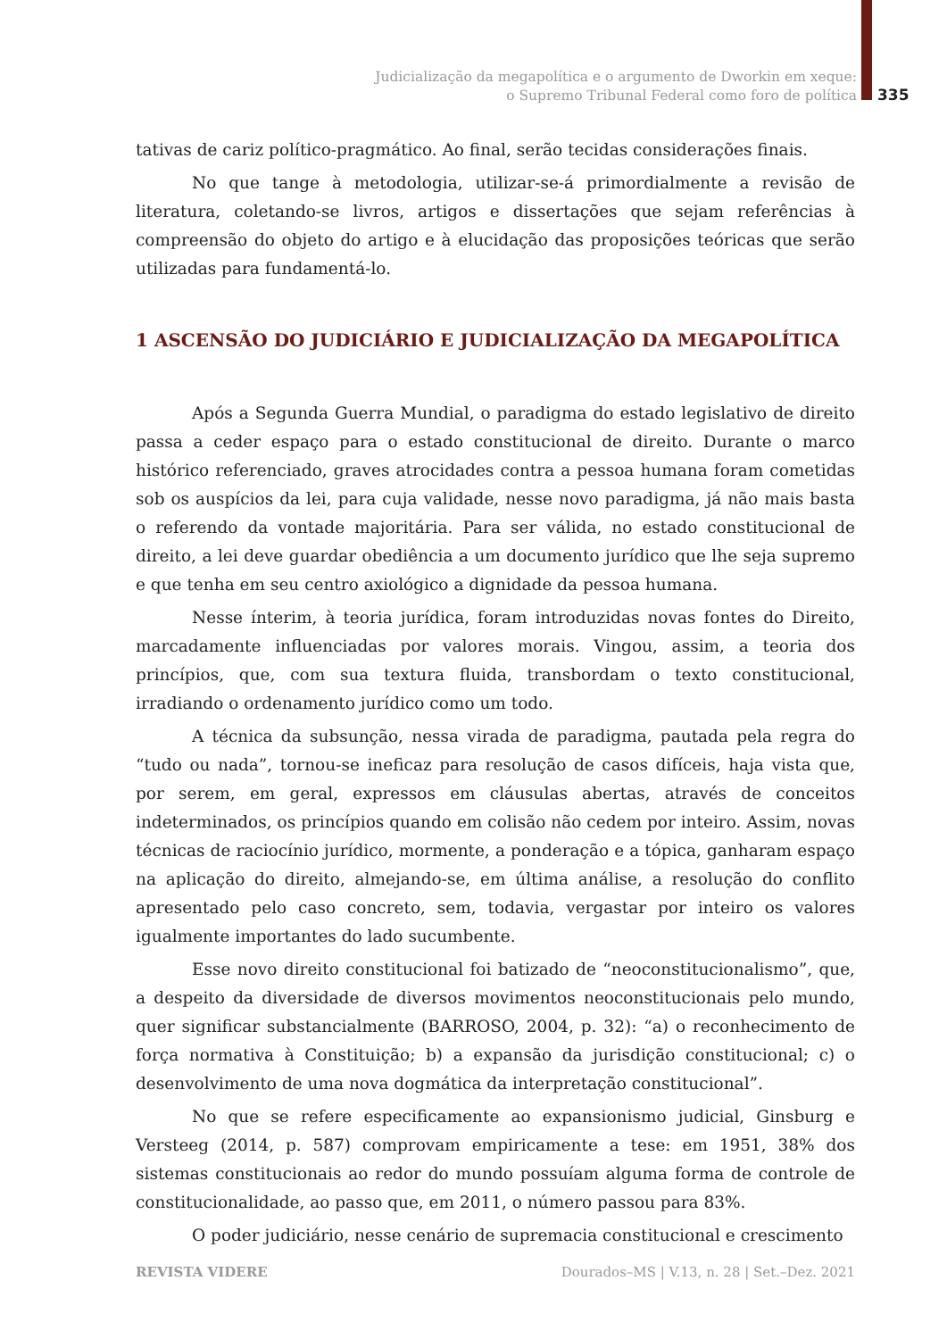Judicialização da megapolítica e o argumento de Dworkin em xeque:
o Supremo Tribunal Federal como foro de política
335
tativas de cariz político-pragmático. Ao final, serão tecidas considerações finais.
No que tange à metodologia, utilizar-se-á primordialmente a revisão de literatura, coletando-se livros, artigos e dissertações que sejam referências à compreensão do objeto do artigo e à elucidação das proposições teóricas que serão utilizadas para fundamentá-lo.
1 ASCENSÃO DO JUDICIÁRIO E JUDICIALIZAÇÃO DA MEGAPOLÍTICA
Após a Segunda Guerra Mundial, o paradigma do estado legislativo de direito passa a ceder espaço para o estado constitucional de direito. Durante o marco histórico referenciado, graves atrocidades contra a pessoa humana foram cometidas sob os auspícios da lei, para cuja validade, nesse novo paradigma, já não mais basta o referendo da vontade majoritária. Para ser válida, no estado constitucional de direito, a lei deve guardar obediência a um documento jurídico que lhe seja supremo e que tenha em seu centro axiológico a dignidade da pessoa humana.
Nesse ínterim, à teoria jurídica, foram introduzidas novas fontes do Direito, marcadamente influenciadas por valores morais. Vingou, assim, a teoria dos princípios, que, com sua textura fluida, transbordam o texto constitucional, irradiando o ordenamento jurídico como um todo.
A técnica da subsunção, nessa virada de paradigma, pautada pela regra do “tudo ou nada”, tornou-se ineficaz para resolução de casos difíceis, haja vista que, por serem, em geral, expressos em cláusulas abertas, através de conceitos indeterminados, os princípios quando em colisão não cedem por inteiro. Assim, novas técnicas de raciocínio jurídico, mormente, a ponderação e a tópica, ganharam espaço na aplicação do direito, almejando-se, em última análise, a resolução do conflito apresentado pelo caso concreto, sem, todavia, vergastar por inteiro os valores igualmente importantes do lado sucumbente.
Esse novo direito constitucional foi batizado de “neoconstitucionalismo”, que, a despeito da diversidade de diversos movimentos neoconstitucionais pelo mundo, quer significar substancialmente (BARROSO, 2004, p. 32): “a) o reconhecimento de força normativa à Constituição; b) a expansão da jurisdição constitucional; c) o desenvolvimento de uma nova dogmática da interpretação constitucional”.
No que se refere especificamente ao expansionismo judicial, Ginsburg e Versteeg (2014, p. 587) comprovam empiricamente a tese: em 1951, 38% dos sistemas constitucionais ao redor do mundo possuíam alguma forma de controle de constitucionalidade, ao passo que, em 2011, o número passou para 83%.
O poder judiciário, nesse cenário de supremacia constitucional e crescimento
REVISTA VIDERE Dourados–MS | V.13, n. 28 | Set.–Dez. 2021